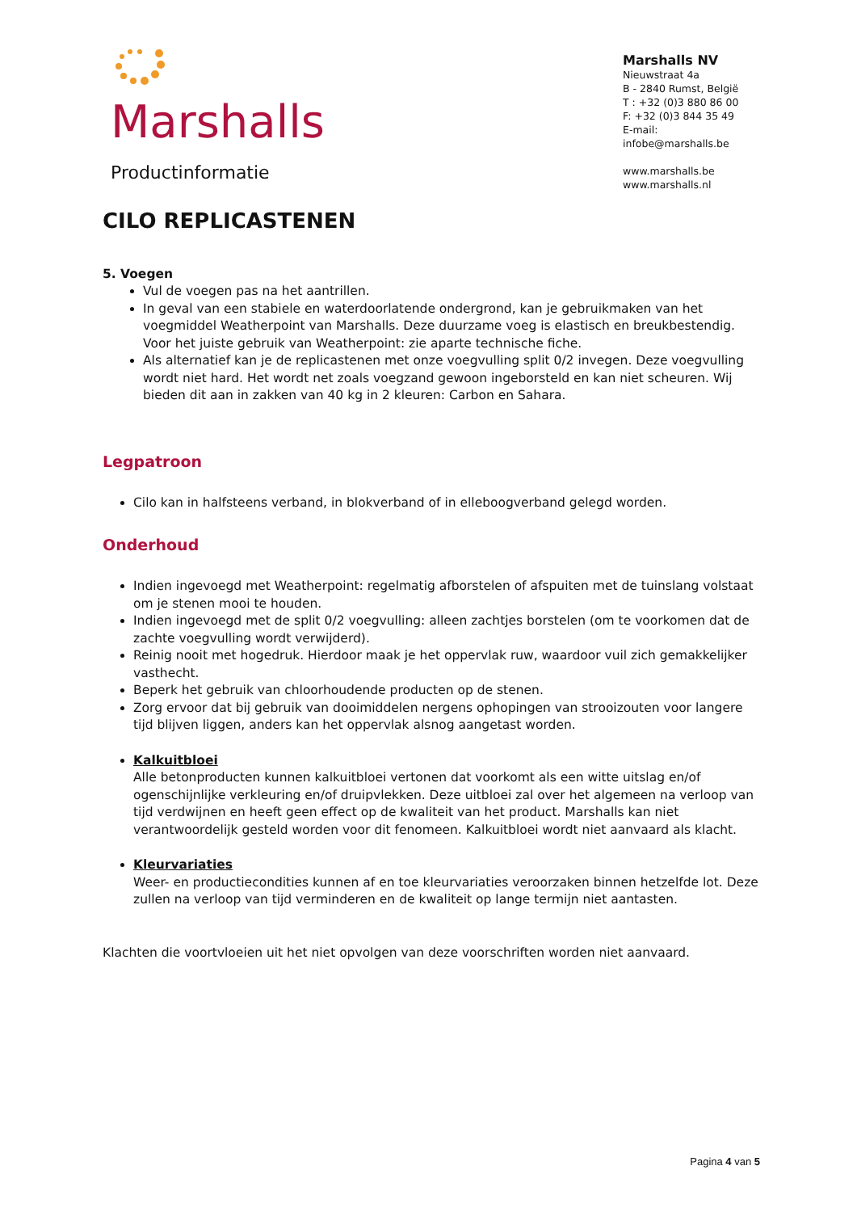Marshalls
Productinformatie
Marshalls NV
Nieuwstraat 4a
B - 2840 Rumst, België
T : +32 (0)3 880 86 00
F: +32 (0)3 844 35 49
E-mail: infobe@marshalls.be
www.marshalls.be
www.marshalls.nl
CILO REPLICASTENEN
5. Voegen
Vul de voegen pas na het aantrillen.
In geval van een stabiele en waterdoorlatende ondergrond, kan je gebruikmaken van het voegmiddel Weatherpoint van Marshalls. Deze duurzame voeg is elastisch en breukbestendig. Voor het juiste gebruik van Weatherpoint: zie aparte technische fiche.
Als alternatief kan je de replicastenen met onze voegvulling split 0/2 invegen. Deze voegvulling wordt niet hard. Het wordt net zoals voegzand gewoon ingeborsteld en kan niet scheuren. Wij bieden dit aan in zakken van 40 kg in 2 kleuren: Carbon en Sahara.
Legpatroon
Cilo kan in halfsteens verband, in blokverband of in elleboogverband gelegd worden.
Onderhoud
Indien ingevoegd met Weatherpoint: regelmatig afborstelen of afspuiten met de tuinslang volstaat om je stenen mooi te houden.
Indien ingevoegd met de split 0/2 voegvulling: alleen zachtjes borstelen (om te voorkomen dat de zachte voegvulling wordt verwijderd).
Reinig nooit met hogedruk. Hierdoor maak je het oppervlak ruw, waardoor vuil zich gemakkelijker vasthecht.
Beperk het gebruik van chloorhoudende producten op de stenen.
Zorg ervoor dat bij gebruik van dooimiddelen nergens ophopingen van strooizouten voor langere tijd blijven liggen, anders kan het oppervlak alsnog aangetast worden.
Kalkuitbloei
Alle betonproducten kunnen kalkuitbloei vertonen dat voorkomt als een witte uitslag en/of ogenschijnlijke verkleuring en/of druipvlekken. Deze uitbloei zal over het algemeen na verloop van tijd verdwijnen en heeft geen effect op de kwaliteit van het product. Marshalls kan niet verantwoordelijk gesteld worden voor dit fenomeen. Kalkuitbloei wordt niet aanvaard als klacht.
Kleurvariaties
Weer- en productiecondities kunnen af en toe kleurvariaties veroorzaken binnen hetzelfde lot. Deze zullen na verloop van tijd verminderen en de kwaliteit op lange termijn niet aantasten.
Klachten die voortvloeien uit het niet opvolgen van deze voorschriften worden niet aanvaard.
Pagina 4 van 5